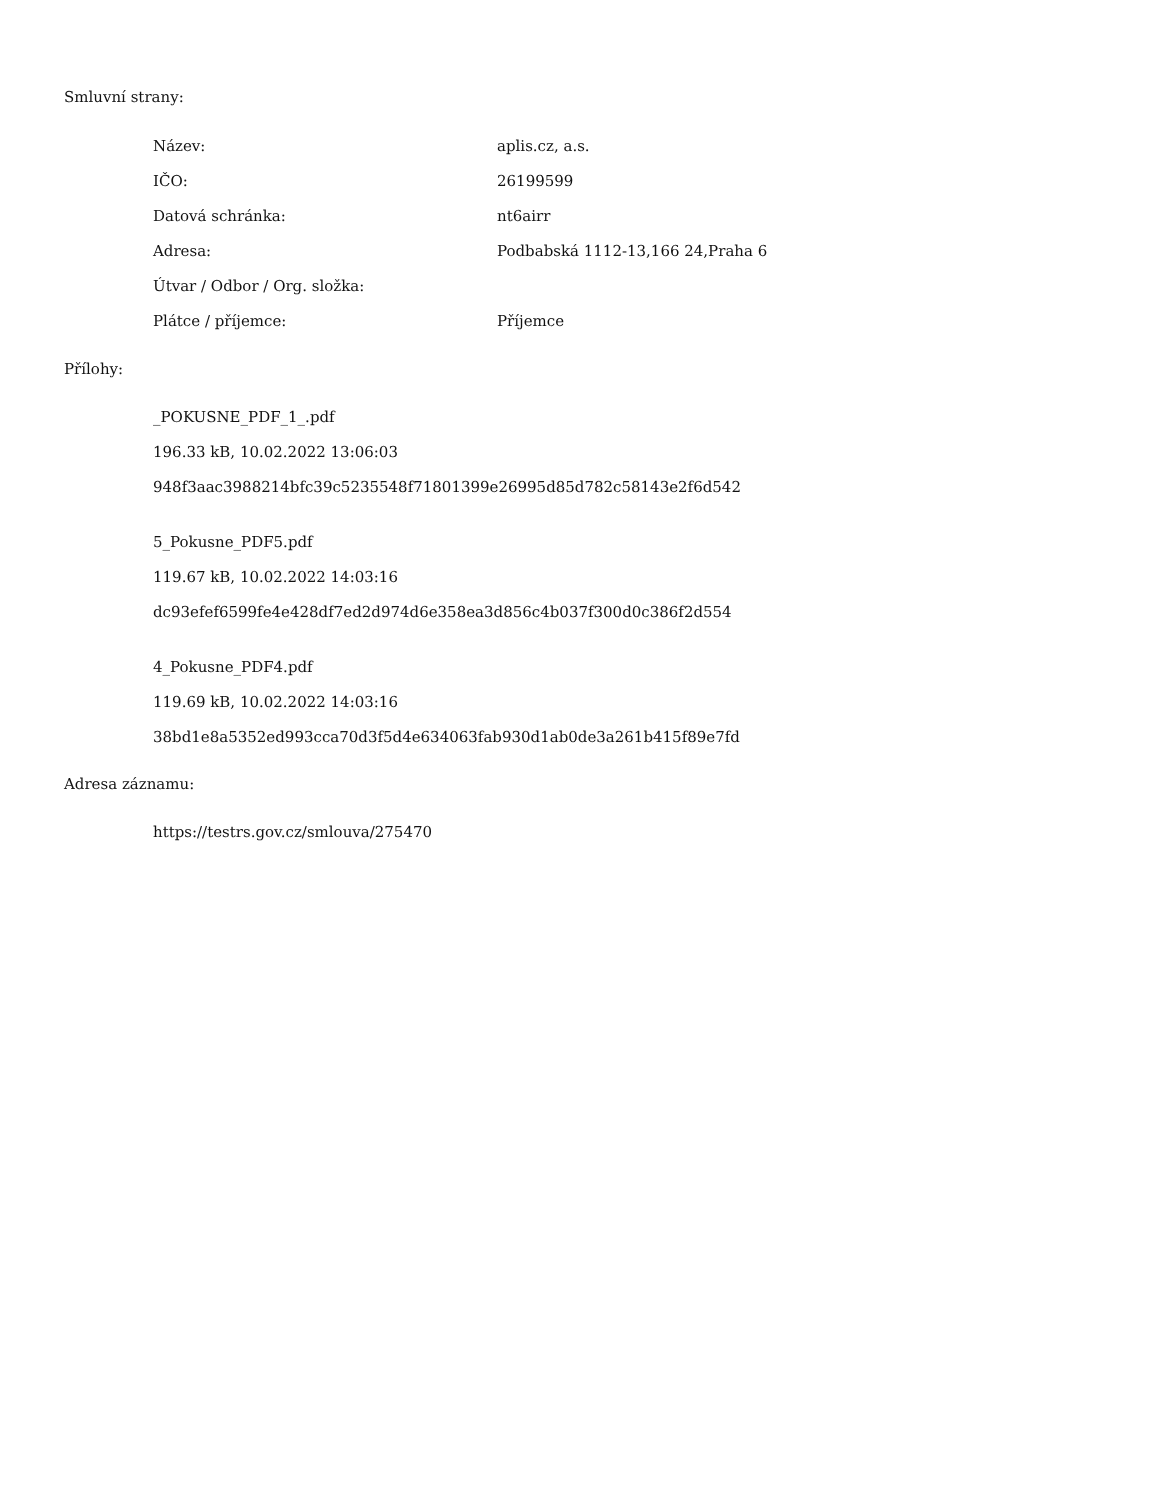Smluvní strany:
| Název: | aplis.cz, a.s. |
| IČO: | 26199599 |
| Datová schránka: | nt6airr |
| Adresa: | Podbabská 1112-13,166 24,Praha 6 |
| Útvar / Odbor / Org. složka: | |
| Plátce / příjemce: | Příjemce |
Přílohy:
_POKUSNE_PDF_1_.pdf
196.33 kB, 10.02.2022 13:06:03
948f3aac3988214bfc39c5235548f71801399e26995d85d782c58143e2f6d542
5_Pokusne_PDF5.pdf
119.67 kB, 10.02.2022 14:03:16
dc93efef6599fe4e428df7ed2d974d6e358ea3d856c4b037f300d0c386f2d554
4_Pokusne_PDF4.pdf
119.69 kB, 10.02.2022 14:03:16
38bd1e8a5352ed993cca70d3f5d4e634063fab930d1ab0de3a261b415f89e7fd
Adresa záznamu:
https://testrs.gov.cz/smlouva/275470